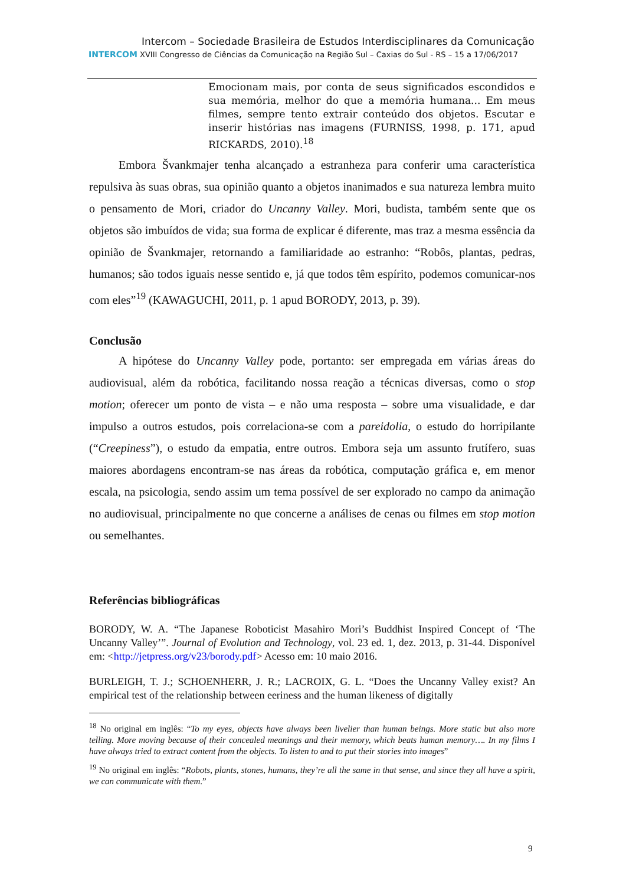Intercom – Sociedade Brasileira de Estudos Interdisciplinares da Comunicação
INTERCOM XVIII Congresso de Ciências da Comunicação na Região Sul – Caxias do Sul - RS – 15 a 17/06/2017
Emocionam mais, por conta de seus significados escondidos e sua memória, melhor do que a memória humana... Em meus filmes, sempre tento extrair conteúdo dos objetos. Escutar e inserir histórias nas imagens (FURNISS, 1998, p. 171, apud RICKARDS, 2010).<sup>18</sup>
Embora Švankmajer tenha alcançado a estranheza para conferir uma característica repulsiva às suas obras, sua opinião quanto a objetos inanimados e sua natureza lembra muito o pensamento de Mori, criador do Uncanny Valley. Mori, budista, também sente que os objetos são imbuídos de vida; sua forma de explicar é diferente, mas traz a mesma essência da opinião de Švankmajer, retornando a familiaridade ao estranho: “Robôs, plantas, pedras, humanos; são todos iguais nesse sentido e, já que todos têm espírito, podemos comunicar-nos com eles”<sup>19</sup> (KAWAGUCHI, 2011, p. 1 apud BORODY, 2013, p. 39).
Conclusão
A hipótese do Uncanny Valley pode, portanto: ser empregada em várias áreas do audiovisual, além da robótica, facilitando nossa reação a técnicas diversas, como o stop motion; oferecer um ponto de vista – e não uma resposta – sobre uma visualidade, e dar impulso a outros estudos, pois correlaciona-se com a pareidolia, o estudo do horripilante (“Creepiness”), o estudo da empatia, entre outros. Embora seja um assunto frutífero, suas maiores abordagens encontram-se nas áreas da robótica, computação gráfica e, em menor escala, na psicologia, sendo assim um tema possível de ser explorado no campo da animação no audiovisual, principalmente no que concerne a análises de cenas ou filmes em stop motion ou semelhantes.
Referências bibliográficas
BORODY, W. A. “The Japanese Roboticist Masahiro Mori’s Buddhist Inspired Concept of ‘The Uncanny Valley’”. Journal of Evolution and Technology, vol. 23 ed. 1, dez. 2013, p. 31-44. Disponível em: <http://jetpress.org/v23/borody.pdf> Acesso em: 10 maio 2016.
BURLEIGH, T. J.; SCHOENHERR, J. R.; LACROIX, G. L. “Does the Uncanny Valley exist? An empirical test of the relationship between eeriness and the human likeness of digitally
<sup>18</sup> No original em inglês: “To my eyes, objects have always been livelier than human beings. More static but also more telling. More moving because of their concealed meanings and their memory, which beats human memory…. In my films I have always tried to extract content from the objects. To listen to and to put their stories into images”
<sup>19</sup> No original em inglês: “Robots, plants, stones, humans, they’re all the same in that sense, and since they all have a spirit, we can communicate with them.”
9